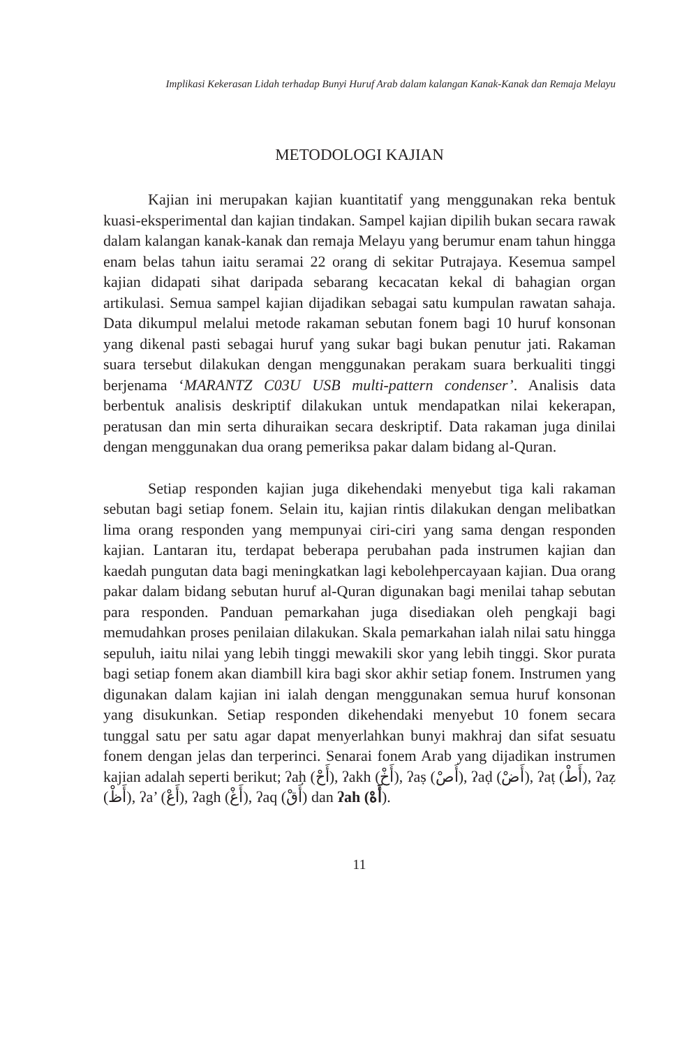Implikasi Kekerasan Lidah terhadap Bunyi Huruf Arab dalam kalangan Kanak-Kanak dan Remaja Melayu
METODOLOGI KAJIAN
Kajian ini merupakan kajian kuantitatif yang menggunakan reka bentuk kuasi-eksperimental dan kajian tindakan. Sampel kajian dipilih bukan secara rawak dalam kalangan kanak-kanak dan remaja Melayu yang berumur enam tahun hingga enam belas tahun iaitu seramai 22 orang di sekitar Putrajaya. Kesemua sampel kajian didapati sihat daripada sebarang kecacatan kekal di bahagian organ artikulasi. Semua sampel kajian dijadikan sebagai satu kumpulan rawatan sahaja. Data dikumpul melalui metode rakaman sebutan fonem bagi 10 huruf konsonan yang dikenal pasti sebagai huruf yang sukar bagi bukan penutur jati. Rakaman suara tersebut dilakukan dengan menggunakan perakam suara berkualiti tinggi berjenama ‘MARANTZ C03U USB multi-pattern condenser’. Analisis data berbentuk analisis deskriptif dilakukan untuk mendapatkan nilai kekerapan, peratusan dan min serta dihuraikan secara deskriptif. Data rakaman juga dinilai dengan menggunakan dua orang pemeriksa pakar dalam bidang al-Quran.
Setiap responden kajian juga dikehendaki menyebut tiga kali rakaman sebutan bagi setiap fonem. Selain itu, kajian rintis dilakukan dengan melibatkan lima orang responden yang mempunyai ciri-ciri yang sama dengan responden kajian. Lantaran itu, terdapat beberapa perubahan pada instrumen kajian dan kaedah pungutan data bagi meningkatkan lagi kebolehpercayaan kajian. Dua orang pakar dalam bidang sebutan huruf al-Quran digunakan bagi menilai tahap sebutan para responden. Panduan pemarkahan juga disediakan oleh pengkaji bagi memudahkan proses penilaian dilakukan. Skala pemarkahan ialah nilai satu hingga sepuluh, iaitu nilai yang lebih tinggi mewakili skor yang lebih tinggi. Skor purata bagi setiap fonem akan diambill kira bagi skor akhir setiap fonem. Instrumen yang digunakan dalam kajian ini ialah dengan menggunakan semua huruf konsonan yang disukunkan. Setiap responden dikehendaki menyebut 10 fonem secara tunggal satu per satu agar dapat menyerlahkan bunyi makhraj dan sifat sesuatu fonem dengan jelas dan terperinci. Senarai fonem Arab yang dijadikan instrumen kajian adalah seperti berikut; ʔaḥ (أَحْ), ʔakh (أَخْ), ʔaṣ (أَصْ), ʔaḍ (أَضْ), ʔaṭ (أَطْ), ʔaẓ (أَظْ), ʔa’ (أَعْ), ʔagh (أَغْ), ʔaq (أَقْ) dan ʔah (أَهْ).
11